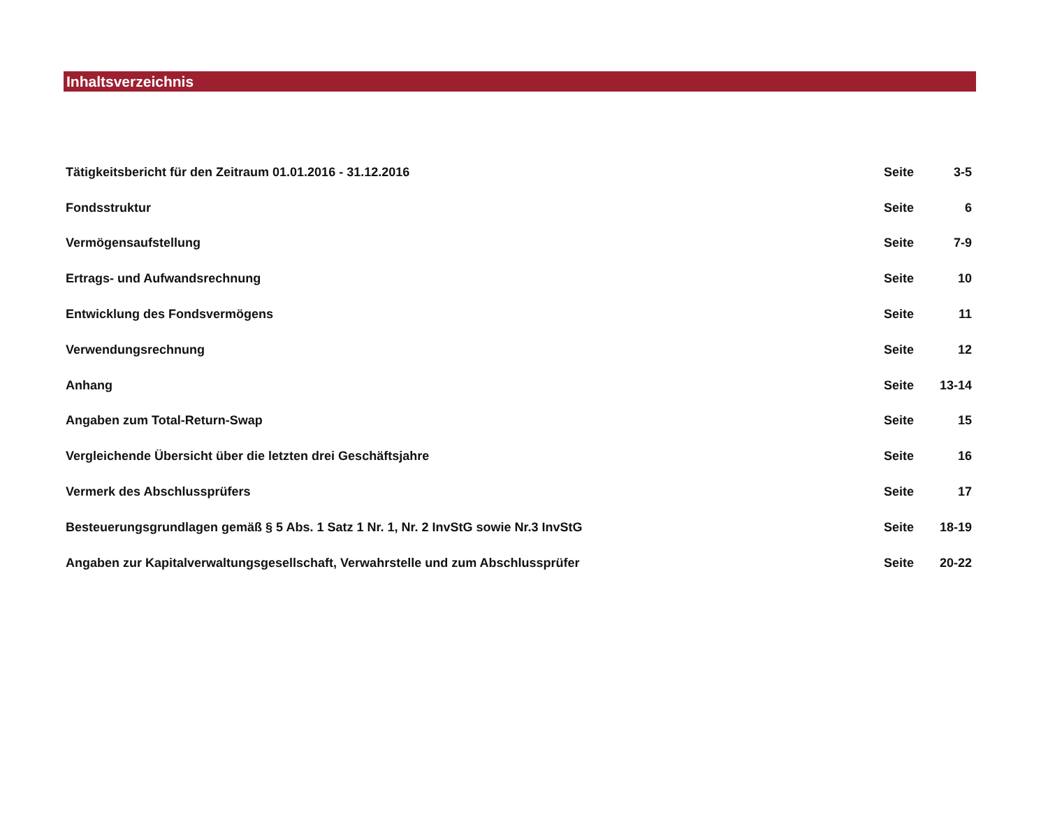Inhaltsverzeichnis
| Tätigkeitsbericht für den Zeitraum 01.01.2016 - 31.12.2016 | Seite | 3-5 |
| Fondsstruktur | Seite | 6 |
| Vermögensaufstellung | Seite | 7-9 |
| Ertrags- und Aufwandsrechnung | Seite | 10 |
| Entwicklung des Fondsvermögens | Seite | 11 |
| Verwendungsrechnung | Seite | 12 |
| Anhang | Seite | 13-14 |
| Angaben zum Total-Return-Swap | Seite | 15 |
| Vergleichende Übersicht über die letzten drei Geschäftsjahre | Seite | 16 |
| Vermerk des Abschlussprüfers | Seite | 17 |
| Besteuerungsgrundlagen gemäß § 5 Abs. 1 Satz 1 Nr. 1, Nr. 2 InvStG sowie Nr.3 InvStG | Seite | 18-19 |
| Angaben zur Kapitalverwaltungsgesellschaft, Verwahrstelle und zum Abschlussprüfer | Seite | 20-22 |